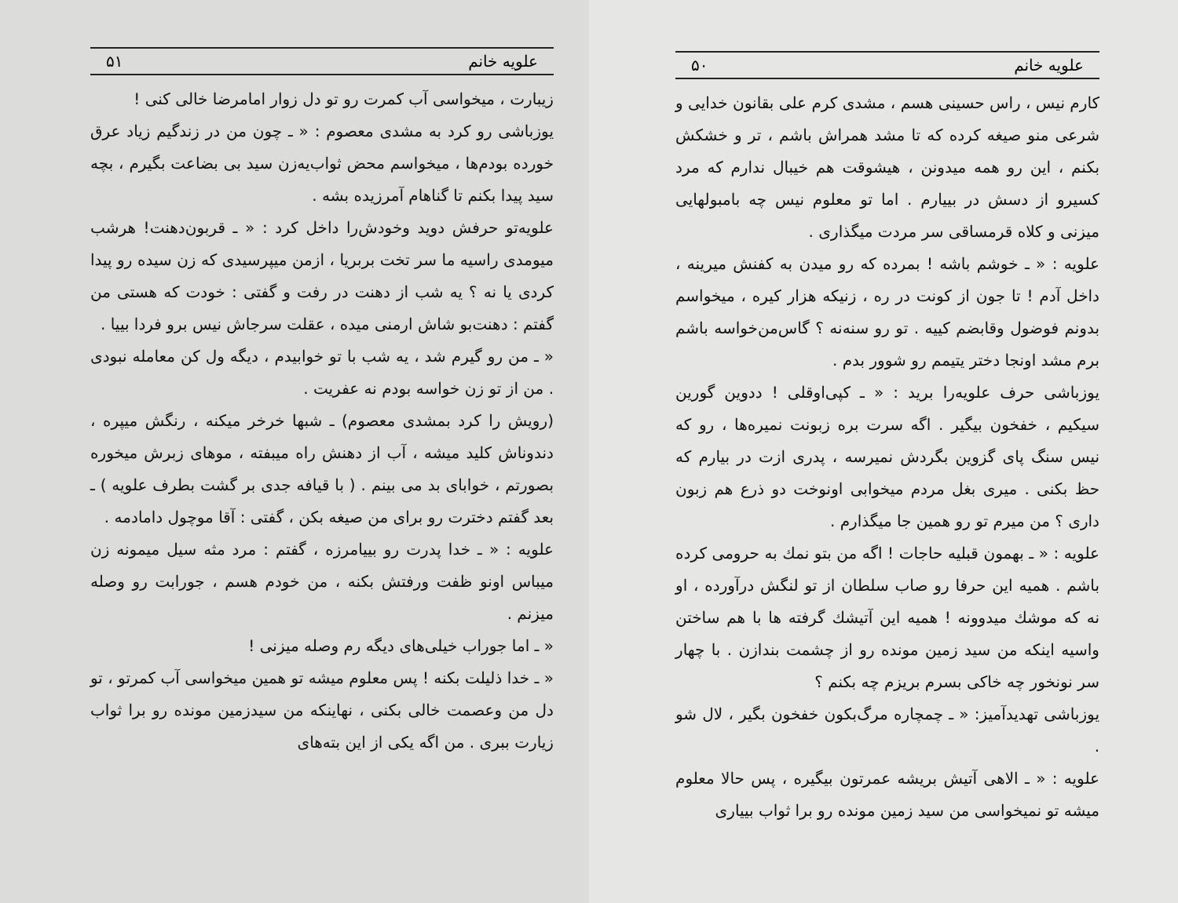علویه خانم ۵۰
کارم نیس ، راس حسینی هسم ، مشدی کرم علی بقانون خدایی و شرعی منو صیغه کرده که تا مشد همراش باشم ، تر و خشکش بکنم ، این رو همه میدونن ، هیشوقت هم خیبال ندارم که مرد کسیرو از دسش در بییارم . اما تو معلوم نیس چه بامبولهایی میزنی و کلاه قرمساقی سر مردت میگذاری .
علویه : « ـ خوشم باشه ! بمرده که رو میدن به کفنش میرینه ، داخل آدم ! تا جون از کونت در ره ، زنیکه هزار کیره ، میخواسم بدونم فوضول وقابضم کییه . تو رو سنه‌نه ؟ گاس‌من‌خواسه باشم برم مشد اونجا دختر یتیمم رو شوور بدم .
یوزباشی حرف علویه‌را برید : « ـ کپی‌اوقلی ! ددوین گورین سیکیم ، خفخون بیگیر . اگه سرت بره زبونت نمیره‌ها ، رو که نیس سنگ پای گزوین بگردش نمیرسه ، پدری ازت در بیارم که حظ بکنی . میری بغل مردم میخوابی اونوخت دو ذرع هم زبون داری ؟ من میرم تو رو همین جا میگذارم .
علویه : « ـ بهمون قبلیه حاجات ! اگه من بتو نمك به حرومی کرده باشم . همیه این حرفا رو صاب سلطان از تو لنگش درآورده ، او نه که موشك میدوونه ! همیه این آتیشك گرفته ها با هم ساختن واسیه اینکه من سید زمین مونده رو از چشمت بندازن . با چهار سر نونخور چه خاکی بسرم بریزم چه بکنم ؟
یوزباشی تهدیدآمیز: « ـ چمچاره مرگ‌بکون خفخون بگیر ، لال شو .
علویه : « ـ الاهی آتیش بریشه عمرتون بیگیره ، پس حالا معلوم میشه تو نمیخواسی من سید زمین مونده رو برا ثواب بییاری
علویه خانم ۵۱
زیبارت ، میخواسی آب کمرت رو تو دل زوار امامرضا خالی کنی !
یوزباشی رو کرد به مشدی معصوم : « ـ چون من در زندگیم زیاد عرق خورده بودم‌ها ، میخواسم محض ثواب‌یه‌زن سید بی بضاعت بگیرم ، بچه سید پیدا بکنم تا گناهام آمرزیده بشه .
علویه‌تو حرفش دوید وخودش‌را داخل کرد : « ـ قربون‌دهنت! هرشب میومدی راسیه ما سر تخت بربریا ، ازمن میپرسیدی که زن سیده رو پیدا کردی یا نه ؟ یه شب از دهنت در رفت و گفتی : خودت که هستی من گفتم : دهنت‌بو شاش ارمنی میده ، عقلت سرجاش نیس برو فردا بییا .
« ـ من رو گیرم شد ، یه شب با تو خوابیدم ، دیگه ول کن معامله نبودی . من از تو زن خواسه بودم نه عفریت .
(رویش را کرد بمشدی معصوم) ـ شبها خرخر میکنه ، رنگش میپره ، دندوناش کلید میشه ، آب از دهنش راه میبفته ، موهای زبرش میخوره بصورتم ، خوابای بد می بینم . ( با قیافه جدی بر گشت بطرف علویه ) ـ بعد گفتم دخترت رو برای من صیغه بکن ، گفتی : آقا موچول دامادمه .
علویه : « ـ خدا پدرت رو بییامرزه ، گفتم : مرد مثه سیل میمونه زن میباس اونو ظفت ورفتش بکنه ، من خودم هسم ، جورابت رو وصله میزنم .
« ـ اما جوراب خیلی‌های دیگه رم وصله میزنی !
« ـ خدا ذلیلت بکنه ! پس معلوم میشه تو همین میخواسی آب کمرتو ، تو دل من وعصمت خالی بکنی ، نهاینکه من سیدزمین مونده رو برا ثواب زیارت ببری . من اگه یکی از این بته‌های